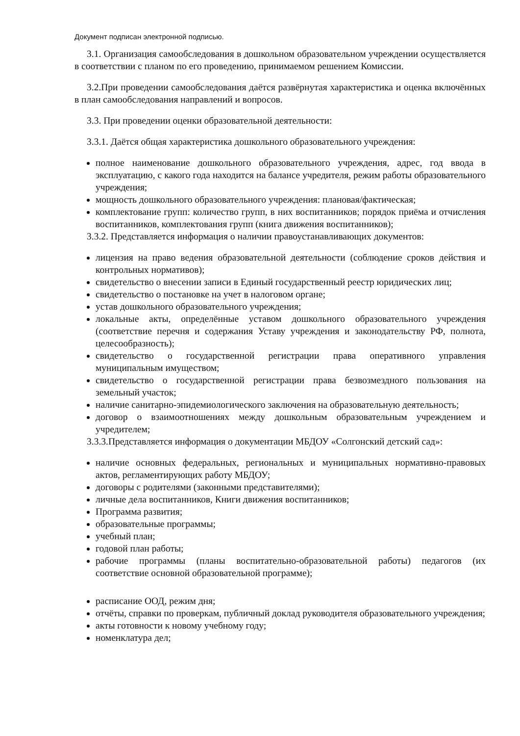Документ подписан электронной подписью.
3.1. Организация самообследования в дошкольном образовательном учреждении осуществляется в соответствии с планом по его проведению, принимаемом решением Комиссии.
3.2.При проведении самообследования даётся развёрнутая характеристика и оценка включённых в план самообследования направлений и вопросов.
3.3. При проведении оценки образовательной деятельности:
3.3.1. Даётся общая характеристика дошкольного образовательного учреждения:
полное наименование дошкольного образовательного учреждения, адрес, год ввода в эксплуатацию, с какого года находится на балансе учредителя, режим работы образовательного учреждения;
мощность дошкольного образовательного учреждения: плановая/фактическая;
комплектование групп: количество групп, в них воспитанников; порядок приёма и отчисления воспитанников, комплектования групп (книга движения воспитанников);
3.3.2. Представляется информация о наличии правоустанавливающих документов:
лицензия на право ведения образовательной деятельности (соблюдение сроков действия и контрольных нормативов);
свидетельство о внесении записи в Единый государственный реестр юридических лиц;
свидетельство о постановке на учет в налоговом органе;
устав дошкольного образовательного учреждения;
локальные акты, определённые уставом дошкольного образовательного учреждения (соответствие перечня и содержания Уставу учреждения и законодательству РФ, полнота, целесообразность);
свидетельство о государственной регистрации права оперативного управления муниципальным имуществом;
свидетельство о государственной регистрации права безвозмездного пользования на земельный участок;
наличие санитарно-эпидемиологического заключения на образовательную деятельность;
договор о взаимоотношениях между дошкольным образовательным учреждением и учредителем;
3.3.3.Представляется информация о документации МБДОУ «Солгонский детский сад»:
наличие основных федеральных, региональных и муниципальных нормативно-правовых актов, регламентирующих работу МБДОУ;
договоры с родителями (законными представителями);
личные дела воспитанников, Книги движения воспитанников;
Программа развития;
образовательные программы;
учебный план;
годовой план работы;
рабочие программы (планы воспитательно-образовательной работы) педагогов (их соответствие основной образовательной программе);
расписание ООД, режим дня;
отчёты, справки по проверкам, публичный доклад руководителя образовательного учреждения;
акты готовности к новому учебному году;
номенклатура дел;